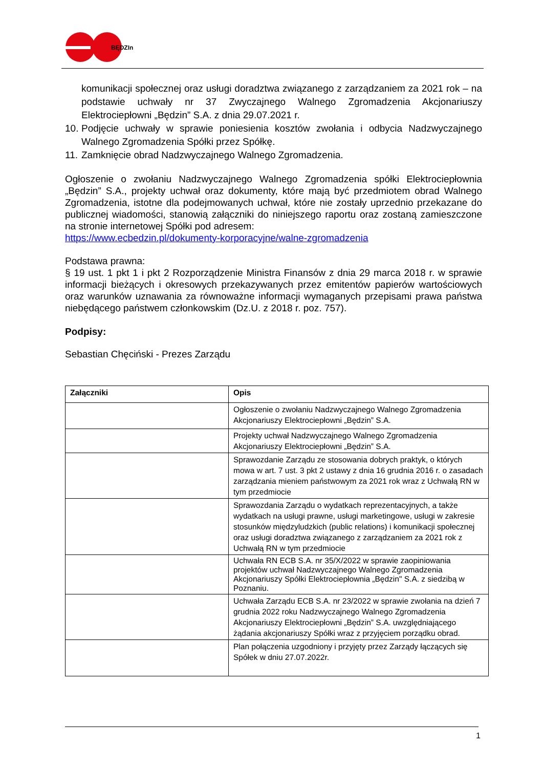BĘDZIn
komunikacji społecznej oraz usługi doradztwa związanego z zarządzaniem za 2021 rok – na podstawie uchwały nr 37 Zwyczajnego Walnego Zgromadzenia Akcjonariuszy Elektrociepłowni „Będzin” S.A. z dnia 29.07.2021 r.
10.
Podjęcie uchwały w sprawie poniesienia kosztów zwołania i odbycia Nadzwyczajnego Walnego Zgromadzenia Spółki przez Spółkę.
11.
Zamknięcie obrad Nadzwyczajnego Walnego Zgromadzenia.
Ogłoszenie o zwołaniu Nadzwyczajnego Walnego Zgromadzenia spółki Elektrociepłownia „Będzin” S.A., projekty uchwał oraz dokumenty, które mają być przedmiotem obrad Walnego Zgromadzenia, istotne dla podejmowanych uchwał, które nie zostały uprzednio przekazane do publicznej wiadomości, stanowią załączniki do niniejszego raportu oraz zostaną zamieszczone na stronie internetowej Spółki pod adresem:
https://www.ecbedzin.pl/dokumenty-korporacyjne/walne-zgromadzenia
Podstawa prawna:
§ 19 ust. 1 pkt 1 i pkt 2 Rozporządzenie Ministra Finansów z dnia 29 marca 2018 r. w sprawie informacji bieżących i okresowych przekazywanych przez emitentów papierów wartościowych oraz warunków uznawania za równoważne informacji wymaganych przepisami prawa państwa niebędącego państwem członkowskim (Dz.U. z 2018 r. poz. 757).
Podpisy:
Sebastian Chęciński - Prezes Zarządu
| Załączniki | Opis |
| --- | --- |
| | Ogłoszenie o zwołaniu Nadzwyczajnego Walnego Zgromadzenia Akcjonariuszy Elektrociepłowni „Będzin” S.A. |
| | Projekty uchwał Nadzwyczajnego Walnego Zgromadzenia Akcjonariuszy Elektrociepłowni „Będzin” S.A. |
| | Sprawozdanie Zarządu ze stosowania dobrych praktyk, o których mowa w art. 7 ust. 3 pkt 2 ustawy z dnia 16 grudnia 2016 r. o zasadach zarządzania mieniem państwowym za 2021 rok wraz z Uchwałą RN w tym przedmiocie |
| | Sprawozdania Zarządu o wydatkach reprezentacyjnych, a także wydatkach na usługi prawne, usługi marketingowe, usługi w zakresie stosunków międzyludzkich (public relations) i komunikacji społecznej oraz usługi doradztwa związanego z zarządzaniem za 2021 rok z Uchwałą RN w tym przedmiocie |
| | Uchwała RN ECB S.A. nr 35/X/2022 w sprawie zaopiniowania projektów uchwał Nadzwyczajnego Walnego Zgromadzenia Akcjonariuszy Spółki Elektrociepłownia „Będzin" S.A. z siedzibą w Poznaniu. |
| | Uchwała Zarządu ECB S.A. nr 23/2022 w sprawie zwołania na dzień 7 grudnia 2022 roku Nadzwyczajnego Walnego Zgromadzenia Akcjonariuszy Elektrociepłowni „Będzin” S.A. uwzględniającego żądania akcjonariuszy Spółki wraz z przyjęciem porządku obrad. |
| | Plan połączenia uzgodniony i przyjęty przez Zarządy łączących się Spółek w dniu 27.07.2022r. |
1